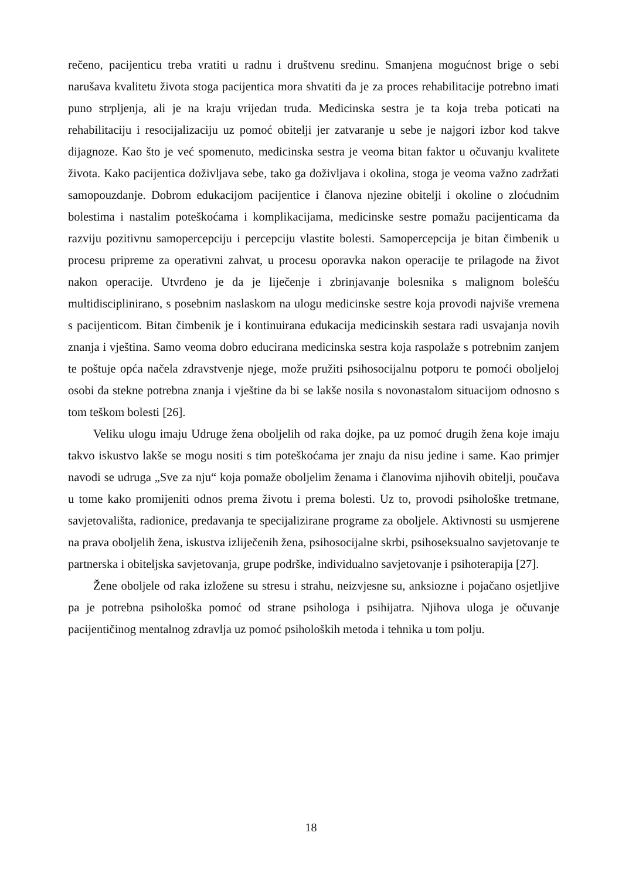rečeno, pacijenticu treba vratiti u radnu i društvenu sredinu. Smanjena mogućnost brige o sebi narušava kvalitetu života stoga pacijentica mora shvatiti da je za proces rehabilitacije potrebno imati puno strpljenja, ali je na kraju vrijedan truda. Medicinska sestra je ta koja treba poticati na rehabilitaciju i resocijalizaciju uz pomoć obitelji jer zatvaranje u sebe je najgori izbor kod takve dijagnoze. Kao što je već spomenuto, medicinska sestra je veoma bitan faktor u očuvanju kvalitete života. Kako pacijentica doživljava sebe, tako ga doživljava i okolina, stoga je veoma važno zadržati samopouzdanje. Dobrom edukacijom pacijentice i članova njezine obitelji i okoline o zloćudnim bolestima i nastalim poteškoćama i komplikacijama, medicinske sestre pomažu pacijenticama da razviju pozitivnu samopercepciju i percepciju vlastite bolesti. Samopercepcija je bitan čimbenik u procesu pripreme za operativni zahvat, u procesu oporavka nakon operacije te prilagode na život nakon operacije. Utvrđeno je da je liječenje i zbrinjavanje bolesnika s malignom bolešću multidisciplinirano, s posebnim naslaskom na ulogu medicinske sestre koja provodi najviše vremena s pacijenticom. Bitan čimbenik je i kontinuirana edukacija medicinskih sestara radi usvajanja novih znanja i vještina. Samo veoma dobro educirana medicinska sestra koja raspolaže s potrebnim zanjem te poštuje opća načela zdravstvenje njege, može pružiti psihosocijalnu potporu te pomoći oboljeloj osobi da stekne potrebna znanja i vještine da bi se lakše nosila s novonastalom situacijom odnosno s tom teškom bolesti [26].
Veliku ulogu imaju Udruge žena oboljelih od raka dojke, pa uz pomoć drugih žena koje imaju takvo iskustvo lakše se mogu nositi s tim poteškoćama jer znaju da nisu jedine i same. Kao primjer navodi se udruga „Sve za nju“ koja pomaže oboljelim ženama i članovima njihovih obitelji, poučava u tome kako promijeniti odnos prema životu i prema bolesti. Uz to, provodi psihološke tretmane, savjetovališta, radionice, predavanja te specijalizirane programe za oboljele. Aktivnosti su usmjerene na prava oboljelih žena, iskustva izliječenih žena, psihosocijalne skrbi, psihoseksualno savjetovanje te partnerska i obiteljska savjetovanja, grupe podrške, individualno savjetovanje i psihoterapija [27].
Žene oboljele od raka izložene su stresu i strahu, neizvjesne su, anksiozne i pojačano osjetljive pa je potrebna psihološka pomoć od strane psihologa i psihijatra. Njihova uloga je očuvanje pacijentičinog mentalnog zdravlja uz pomoć psiholoških metoda i tehnika u tom polju.
18